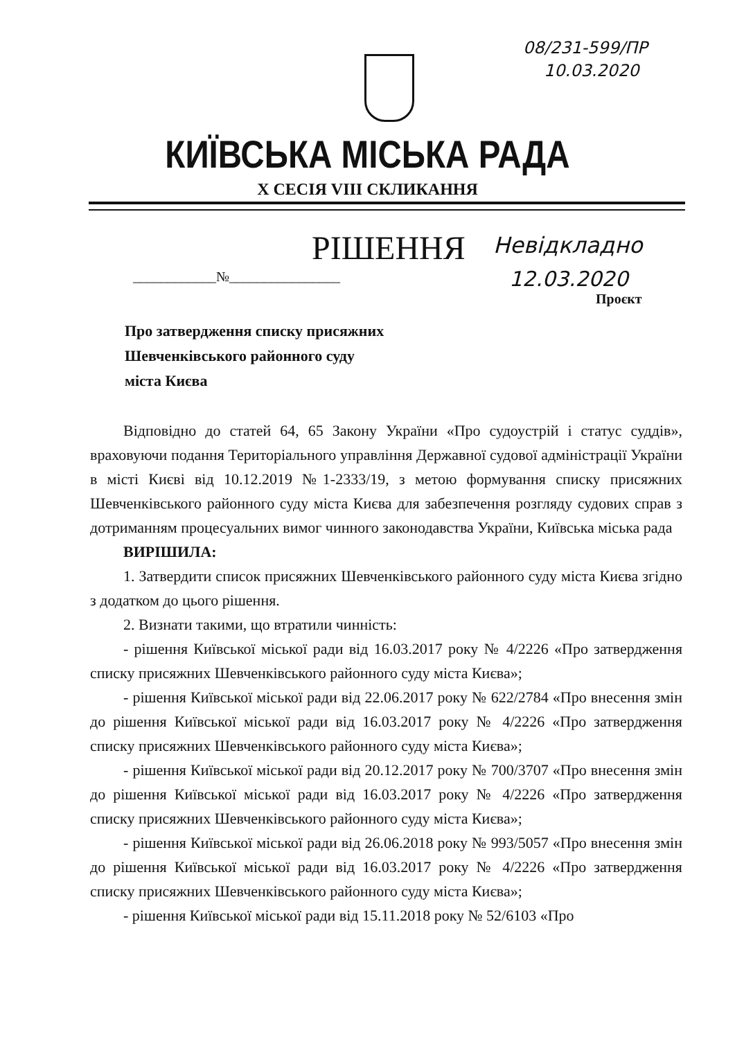08/231-599/ПР
10.03.2020
КИЇВСЬКА МІСЬКА РАДА
X СЕСІЯ VIII СКЛИКАННЯ
РІШЕННЯ Невідкладно
12.03.2020
____________№________________
Проєкт
Про затвердження списку присяжних
Шевченківського районного суду
міста Києва
Відповідно до статей 64, 65 Закону України «Про судоустрій і статус суддів», враховуючи подання Територіального управління Державної судової адміністрації України в місті Києві від 10.12.2019 №1-2333/19, з метою формування списку присяжних Шевченківського районного суду міста Києва для забезпечення розгляду судових справ з дотриманням процесуальних вимог чинного законодавства України, Київська міська рада
ВИРІШИЛА:
1. Затвердити список присяжних Шевченківського районного суду міста Києва згідно з додатком до цього рішення.
2. Визнати такими, що втратили чинність:
- рішення Київської міської ради від 16.03.2017 року № 4/2226 «Про затвердження списку присяжних Шевченківського районного суду міста Києва»;
- рішення Київської міської ради від 22.06.2017 року № 622/2784 «Про внесення змін до рішення Київської міської ради від 16.03.2017 року № 4/2226 «Про затвердження списку присяжних Шевченківського районного суду міста Києва»;
- рішення Київської міської ради від 20.12.2017 року № 700/3707 «Про внесення змін до рішення Київської міської ради від 16.03.2017 року № 4/2226 «Про затвердження списку присяжних Шевченківського районного суду міста Києва»;
- рішення Київської міської ради від 26.06.2018 року № 993/5057 «Про внесення змін до рішення Київської міської ради від 16.03.2017 року № 4/2226 «Про затвердження списку присяжних Шевченківського районного суду міста Києва»;
- рішення Київської міської ради від 15.11.2018 року № 52/6103 «Про